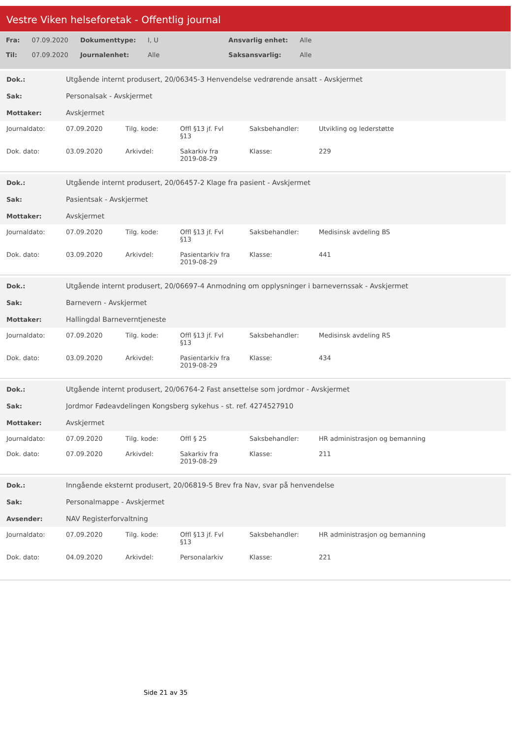Vestre Viken helseforetak - Offentlig journal
| Fra: | 07.09.2020 | Dokumenttype: | I, U | Ansvarlig enhet: | Alle |
| Til: | 07.09.2020 | Journalenhet: | Alle | Saksansvarlig: | Alle |
| Dok.: | Utgående internt produsert, 20/06345-3 Henvendelse vedrørende ansatt - Avskjermet |
| Sak: | Personalsak - Avskjermet |
| Mottaker: | Avskjermet |
| Journaldato: | 07.09.2020 | Tilg. kode: | Offl §13 jf. Fvl §13 | Saksbehandler: | Utvikling og lederstøtte |
| Dok. dato: | 03.09.2020 | Arkivdel: | Sakarkiv fra 2019-08-29 | Klasse: | 229 |
| Dok.: | Utgående internt produsert, 20/06457-2 Klage fra pasient - Avskjermet |
| Sak: | Pasientsak - Avskjermet |
| Mottaker: | Avskjermet |
| Journaldato: | 07.09.2020 | Tilg. kode: | Offl §13 jf. Fvl §13 | Saksbehandler: | Medisinsk avdeling BS |
| Dok. dato: | 03.09.2020 | Arkivdel: | Pasientarkiv fra 2019-08-29 | Klasse: | 441 |
| Dok.: | Utgående internt produsert, 20/06697-4 Anmodning om opplysninger i barnevernssak - Avskjermet |
| Sak: | Barnevern - Avskjermet |
| Mottaker: | Hallingdal Barneverntjeneste |
| Journaldato: | 07.09.2020 | Tilg. kode: | Offl §13 jf. Fvl §13 | Saksbehandler: | Medisinsk avdeling RS |
| Dok. dato: | 03.09.2020 | Arkivdel: | Pasientarkiv fra 2019-08-29 | Klasse: | 434 |
| Dok.: | Utgående internt produsert, 20/06764-2 Fast ansettelse som jordmor - Avskjermet |
| Sak: | Jordmor Fødeavdelingen Kongsberg sykehus - st. ref. 4274527910 |
| Mottaker: | Avskjermet |
| Journaldato: | 07.09.2020 | Tilg. kode: | Offl § 25 | Saksbehandler: | HR administrasjon og bemanning |
| Dok. dato: | 07.09.2020 | Arkivdel: | Sakarkiv fra 2019-08-29 | Klasse: | 211 |
| Dok.: | Inngående eksternt produsert, 20/06819-5 Brev fra Nav, svar på henvendelse |
| Sak: | Personalmappe - Avskjermet |
| Avsender: | NAV Registerforvaltning |
| Journaldato: | 07.09.2020 | Tilg. kode: | Offl §13 jf. Fvl §13 | Saksbehandler: | HR administrasjon og bemanning |
| Dok. dato: | 04.09.2020 | Arkivdel: | Personalarkiv | Klasse: | 221 |
Side 21 av 35